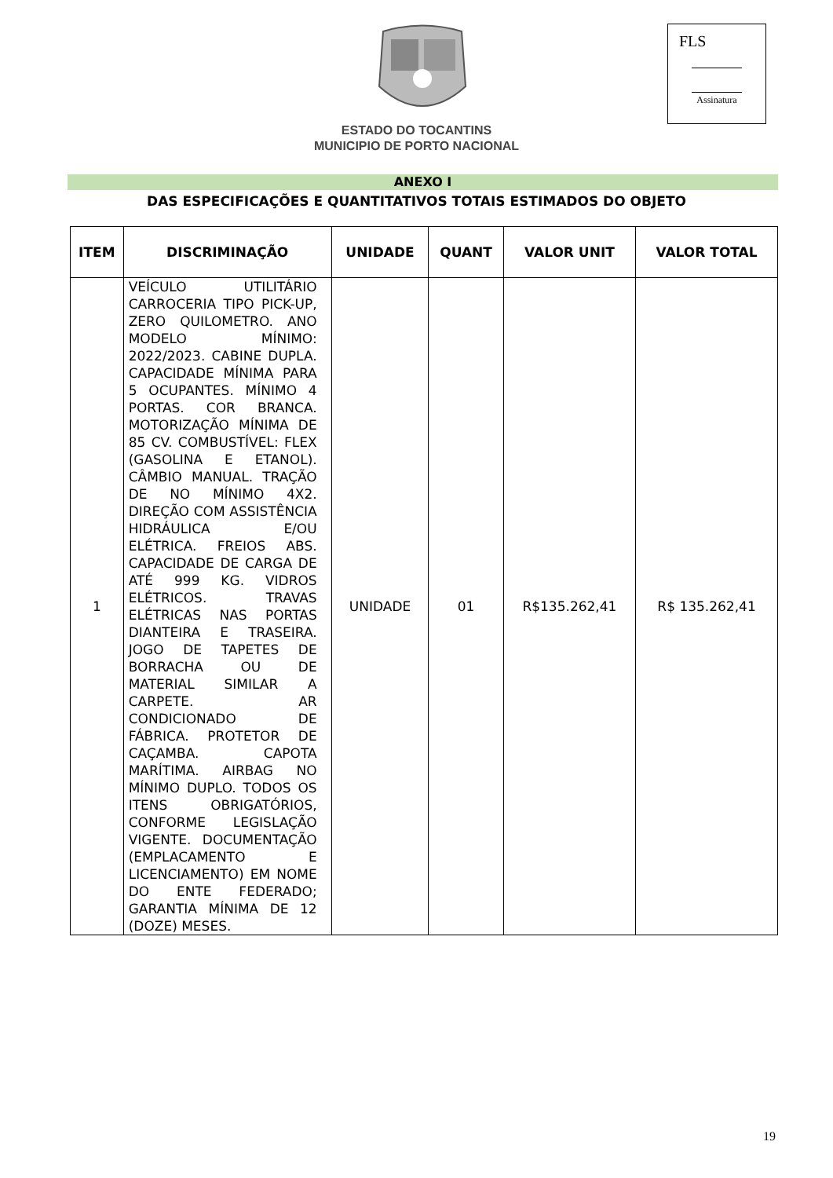FLS
Assinatura
ESTADO DO TOCANTINS
MUNICIPIO DE PORTO NACIONAL
ANEXO I
DAS ESPECIFICAÇÕES E QUANTITATIVOS TOTAIS ESTIMADOS DO OBJETO
| ITEM | DISCRIMINAÇÃO | UNIDADE | QUANT | VALOR UNIT | VALOR TOTAL |
| --- | --- | --- | --- | --- | --- |
| 1 | VEÍCULO UTILITÁRIO CARROCERIA TIPO PICK-UP, ZERO QUILOMETRO. ANO MODELO MÍNIMO: 2022/2023. CABINE DUPLA. CAPACIDADE MÍNIMA PARA 5 OCUPANTES. MÍNIMO 4 PORTAS. COR BRANCA. MOTORIZAÇÃO MÍNIMA DE 85 CV. COMBUSTÍVEL: FLEX (GASOLINA E ETANOL). CÂMBIO MANUAL. TRAÇÃO DE NO MÍNIMO 4X2. DIREÇÃO COM ASSISTÊNCIA HIDRÁULICA E/OU ELÉTRICA. FREIOS ABS. CAPACIDADE DE CARGA DE ATÉ 999 KG. VIDROS ELÉTRICOS. TRAVAS ELÉTRICAS NAS PORTAS DIANTEIRA E TRASEIRA. JOGO DE TAPETES DE BORRACHA OU DE MATERIAL SIMILAR A CARPETE. AR CONDICIONADO DE FÁBRICA. PROTETOR DE CAÇAMBA. CAPOTA MARÍTIMA. AIRBAG NO MÍNIMO DUPLO. TODOS OS ITENS OBRIGATÓRIOS, CONFORME LEGISLAÇÃO VIGENTE. DOCUMENTAÇÃO (EMPLACAMENTO E LICENCIAMENTO) EM NOME DO ENTE FEDERADO; GARANTIA MÍNIMA DE 12 (DOZE) MESES. | UNIDADE | 01 | R$135.262,41 | R$ 135.262,41 |
19